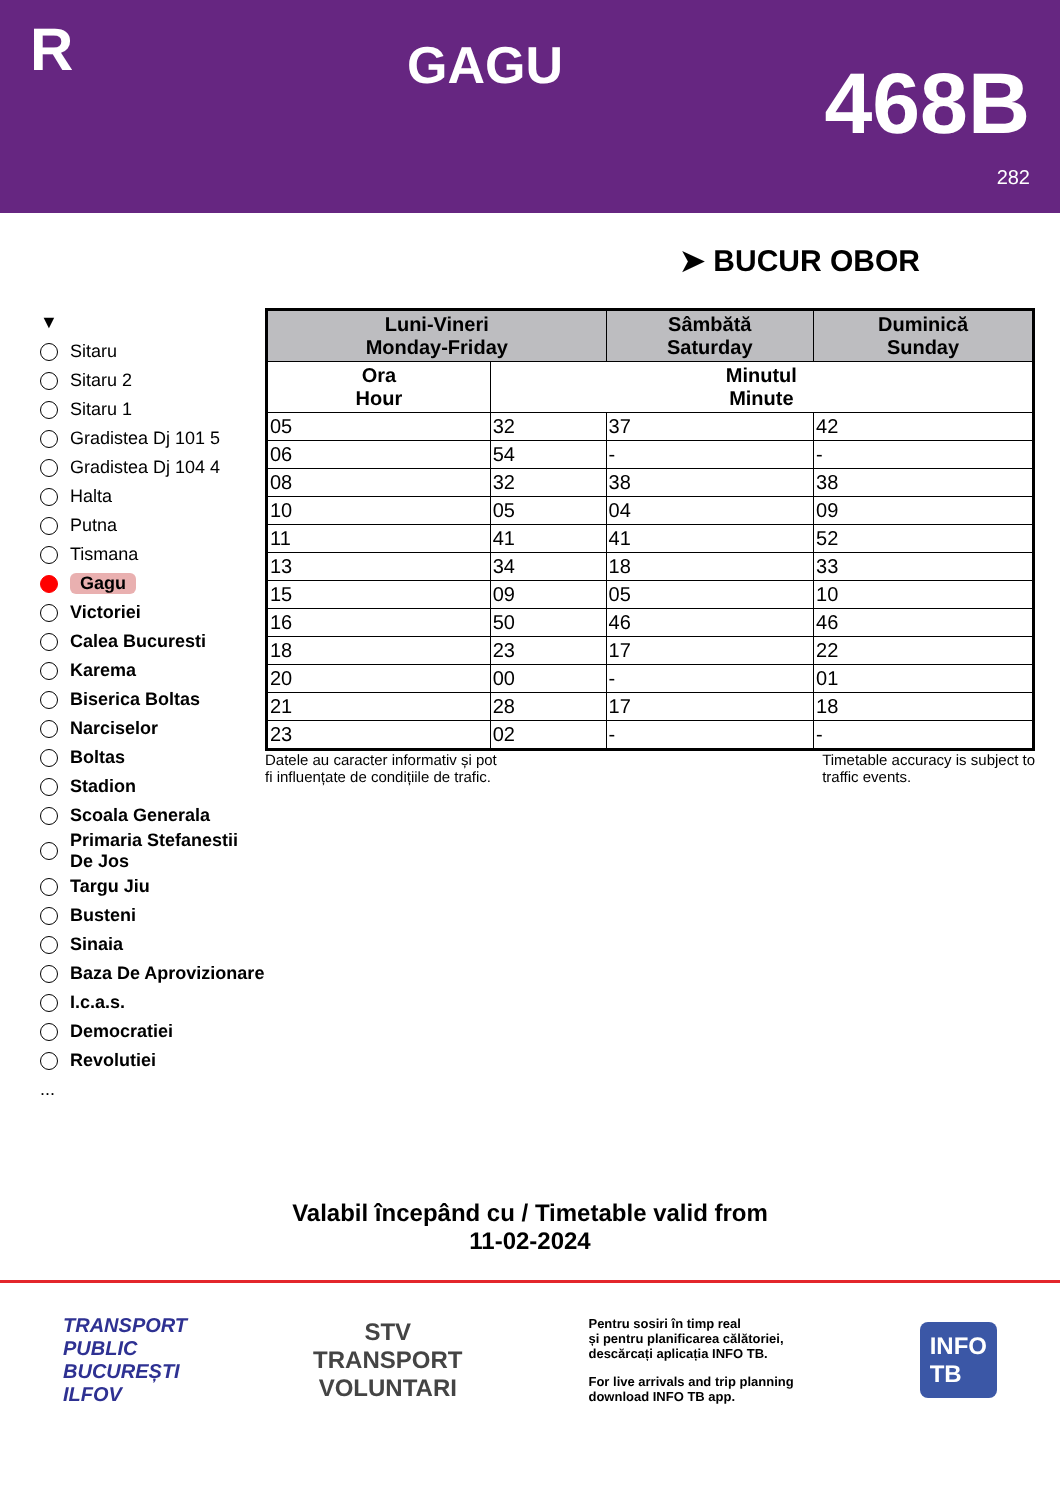R
GAGU
468B
282
➤ BUCUR OBOR
▼
Sitaru
Sitaru 2
Sitaru 1
Gradistea Dj 101 5
Gradistea Dj 104 4
Halta
Putna
Tismana
Gagu
Victoriei
Calea Bucuresti
Karema
Biserica Boltas
Narciselor
Boltas
Stadion
Scoala Generala
Primaria Stefanestii De Jos
Targu Jiu
Busteni
Sinaia
Baza De Aprovizionare
I.c.a.s.
Democratiei
Revolutiei
...
| Luni-Vineri Monday-Friday | | Sâmbătă Saturday | Duminică Sunday |
| --- | --- | --- | --- |
| Ora Hour | Minutul Minute | | |
| 05 | 32 | 37 | 42 |
| 06 | 54 | - | - |
| 08 | 32 | 38 | 38 |
| 10 | 05 | 04 | 09 |
| 11 | 41 | 41 | 52 |
| 13 | 34 | 18 | 33 |
| 15 | 09 | 05 | 10 |
| 16 | 50 | 46 | 46 |
| 18 | 23 | 17 | 22 |
| 20 | 00 | - | 01 |
| 21 | 28 | 17 | 18 |
| 23 | 02 | - | - |
Datele au caracter informativ și pot
fi influențate de condițiile de trafic.
Timetable accuracy is subject to
traffic events.
Valabil începând cu / Timetable valid from
11-02-2024
TRANSPORT
PUBLIC
BUCUREȘTI
ILFOV
STV
TRANSPORT
VOLUNTARI
Pentru sosiri în timp real
și pentru planificarea călătoriei,
descărcați aplicația INFO TB.
For live arrivals and trip planning
download INFO TB app.
INFO
TB